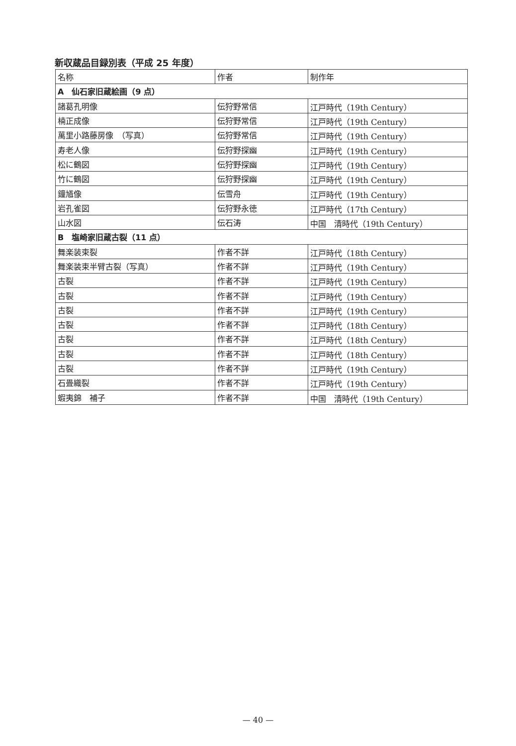新収蔵品目録別表（平成 25 年度）
| 名称 | 作者 | 制作年 |
| A 仙石家旧蔵絵画（9 点） | | |
| 諸葛孔明像 | 伝狩野常信 | 江戸時代（19th Century） |
| 楠正成像 | 伝狩野常信 | 江戸時代（19th Century） |
| 萬里小路藤房像 （写真） | 伝狩野常信 | 江戸時代（19th Century） |
| 寿老人像 | 伝狩野探幽 | 江戸時代（19th Century） |
| 松に鶴図 | 伝狩野探幽 | 江戸時代（19th Century） |
| 竹に鶴図 | 伝狩野探幽 | 江戸時代（19th Century） |
| 鐘馗像 | 伝雪舟 | 江戸時代（19th Century） |
| 岩孔雀図 | 伝狩野永徳 | 江戸時代（17th Century） |
| 山水図 | 伝石涛 | 中国 清時代（19th Century） |
| B 塩崎家旧蔵古裂（11 点） | | |
| 舞楽装束裂 | 作者不詳 | 江戸時代（18th Century） |
| 舞楽装束半臂古裂（写真） | 作者不詳 | 江戸時代（19th Century） |
| 古裂 | 作者不詳 | 江戸時代（19th Century） |
| 古裂 | 作者不詳 | 江戸時代（19th Century） |
| 古裂 | 作者不詳 | 江戸時代（19th Century） |
| 古裂 | 作者不詳 | 江戸時代（18th Century） |
| 古裂 | 作者不詳 | 江戸時代（18th Century） |
| 古裂 | 作者不詳 | 江戸時代（18th Century） |
| 古裂 | 作者不詳 | 江戸時代（19th Century） |
| 石畳織裂 | 作者不詳 | 江戸時代（19th Century） |
| 蝦夷錦 補子 | 作者不詳 | 中国 清時代（19th Century） |
— 40 —